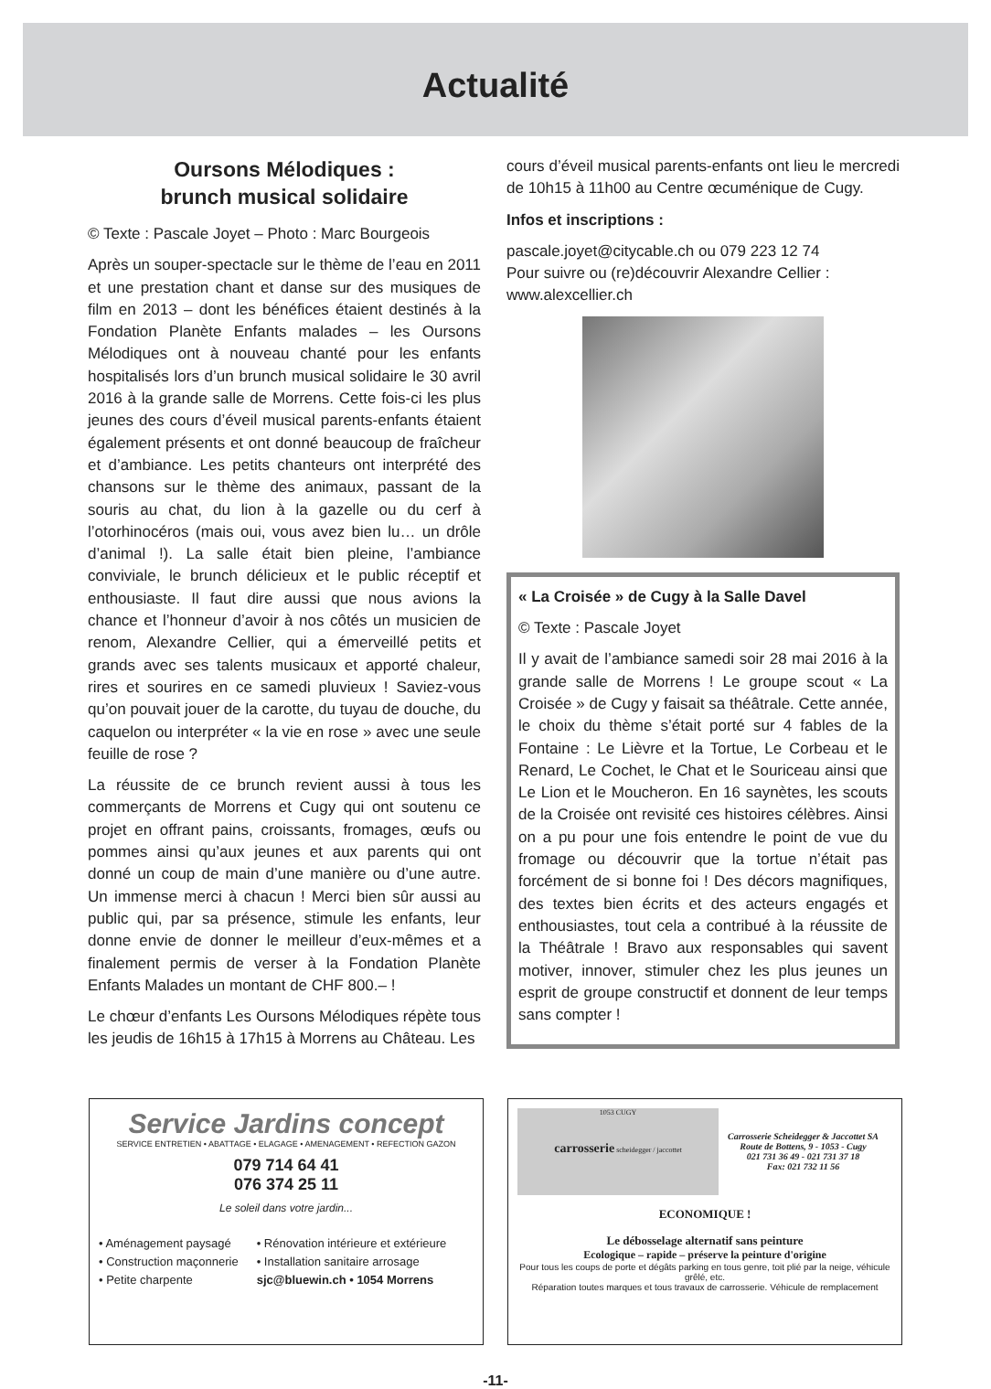Actualité
Oursons Mélodiques :
brunch musical solidaire
© Texte : Pascale Joyet – Photo : Marc Bourgeois
Après un souper-spectacle sur le thème de l’eau en 2011 et une prestation chant et danse sur des musiques de film en 2013 – dont les bénéfices étaient destinés à la Fondation Planète Enfants malades – les Oursons Mélodiques ont à nouveau chanté pour les enfants hospitalisés lors d’un brunch musical solidaire le 30 avril 2016 à la grande salle de Morrens. Cette fois-ci les plus jeunes des cours d’éveil musical parents-enfants étaient également présents et ont donné beaucoup de fraîcheur et d’ambiance. Les petits chanteurs ont interprété des chansons sur le thème des animaux, passant de la souris au chat, du lion à la gazelle ou du cerf à l’otorhinocéros (mais oui, vous avez bien lu… un drôle d’animal !). La salle était bien pleine, l’ambiance conviviale, le brunch délicieux et le public réceptif et enthousiaste. Il faut dire aussi que nous avions la chance et l’honneur d’avoir à nos côtés un musicien de renom, Alexandre Cellier, qui a émerveillé petits et grands avec ses talents musicaux et apporté chaleur, rires et sourires en ce samedi pluvieux ! Saviez-vous qu’on pouvait jouer de la carotte, du tuyau de douche, du caquelon ou interpréter « la vie en rose » avec une seule feuille de rose ?
La réussite de ce brunch revient aussi à tous les commerçants de Morrens et Cugy qui ont soutenu ce projet en offrant pains, croissants, fromages, œufs ou pommes ainsi qu’aux jeunes et aux parents qui ont donné un coup de main d’une manière ou d’une autre. Un immense merci à chacun ! Merci bien sûr aussi au public qui, par sa présence, stimule les enfants, leur donne envie de donner le meilleur d’eux-mêmes et a finalement permis de verser à la Fondation Planète Enfants Malades un montant de CHF 800.– !
Le chœur d’enfants Les Oursons Mélodiques répète tous les jeudis de 16h15 à 17h15 à Morrens au Château. Les
cours d’éveil musical parents-enfants ont lieu le mercredi de 10h15 à 11h00 au Centre œcuménique de Cugy.
Infos et inscriptions :
pascale.joyet@citycable.ch ou 079 223 12 74
Pour suivre ou (re)découvrir Alexandre Cellier :
www.alexcellier.ch
« La Croisée » de Cugy à la Salle Davel
© Texte : Pascale Joyet
Il y avait de l’ambiance samedi soir 28 mai 2016 à la grande salle de Morrens ! Le groupe scout « La Croisée » de Cugy y faisait sa théâtrale. Cette année, le choix du thème s’était porté sur 4 fables de la Fontaine : Le Lièvre et la Tortue, Le Corbeau et le Renard, Le Cochet, le Chat et le Souriceau ainsi que Le Lion et le Moucheron. En 16 saynètes, les scouts de la Croisée ont revisité ces histoires célèbres. Ainsi on a pu pour une fois entendre le point de vue du fromage ou découvrir que la tortue n’était pas forcément de si bonne foi ! Des décors magnifiques, des textes bien écrits et des acteurs engagés et enthousiastes, tout cela a contribué à la réussite de la Théâtrale ! Bravo aux responsables qui savent motiver, innover, stimuler chez les plus jeunes un esprit de groupe constructif et donnent de leur temps sans compter !
Service Jardins concept
SERVICE ENTRETIEN • ABATTAGE • ELAGAGE • AMENAGEMENT • REFECTION GAZON
079 714 64 41
076 374 25 11
Le soleil dans votre jardin...
• Aménagement paysagé
• Construction maçonnerie
• Petite charpente
• Rénovation intérieure et extérieure
• Installation sanitaire arrosage
sjc@bluewin.ch • 1054 Morrens
1053 CUGY
carrosserie scheidegger / jaccottet
Carrosserie Scheidegger & Jaccottet SA
Route de Bottens, 9 - 1053 - Cugy
021 731 36 49 - 021 731 37 18
Fax: 021 732 11 56
ECONOMIQUE !
Le débosselage alternatif sans peinture
Ecologique – rapide – préserve la peinture d'origine
Pour tous les coups de porte et dégâts parking en tous genre, toit plié par la neige, véhicule grêlé, etc.
Réparation toutes marques et tous travaux de carrosserie. Véhicule de remplacement
-11-